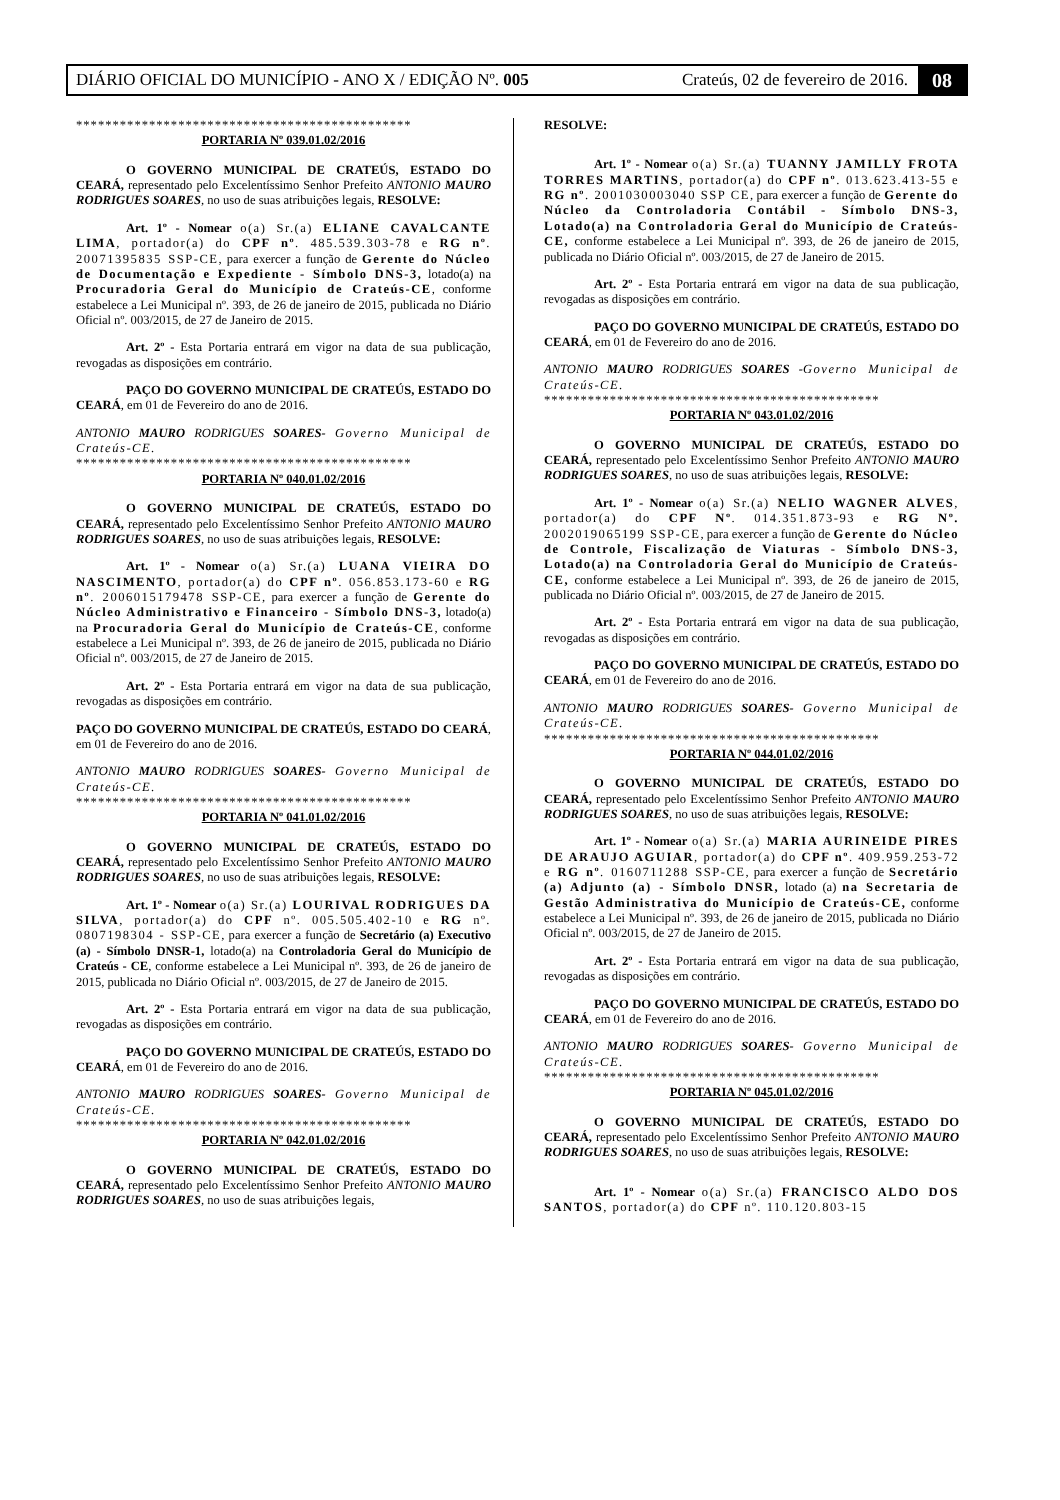DIÁRIO OFICIAL DO MUNICÍPIO - ANO X / EDIÇÃO Nº. 005 Crateús, 02 de fevereiro de 2016. 08
**********************************************
PORTARIA Nº 039.01.02/2016
O GOVERNO MUNICIPAL DE CRATEÚS, ESTADO DO CEARÁ, representado pelo Excelentíssimo Senhor Prefeito ANTONIO MAURO RODRIGUES SOARES, no uso de suas atribuições legais, RESOLVE:
Art. 1º - Nomear o(a) Sr.(a) ELIANE CAVALCANTE LIMA, portador(a) do CPF nº. 485.539.303-78 e RG nº. 20071395835 SSP-CE, para exercer a função de Gerente do Núcleo de Documentação e Expediente - Símbolo DNS-3, lotado(a) na Procuradoria Geral do Município de Crateús-CE, conforme estabelece a Lei Municipal nº. 393, de 26 de janeiro de 2015, publicada no Diário Oficial nº. 003/2015, de 27 de Janeiro de 2015.
Art. 2º - Esta Portaria entrará em vigor na data de sua publicação, revogadas as disposições em contrário.
PAÇO DO GOVERNO MUNICIPAL DE CRATEÚS, ESTADO DO CEARÁ, em 01 de Fevereiro do ano de 2016.
ANTONIO MAURO RODRIGUES SOARES- Governo Municipal de Crateús-CE.
**********************************************
PORTARIA Nº 040.01.02/2016
O GOVERNO MUNICIPAL DE CRATEÚS, ESTADO DO CEARÁ, representado pelo Excelentíssimo Senhor Prefeito ANTONIO MAURO RODRIGUES SOARES, no uso de suas atribuições legais, RESOLVE:
Art. 1º - Nomear o(a) Sr.(a) LUANA VIEIRA DO NASCIMENTO, portador(a) do CPF nº. 056.853.173-60 e RG nº. 2006015179478 SSP-CE, para exercer a função de Gerente do Núcleo Administrativo e Financeiro - Símbolo DNS-3, lotado(a) na Procuradoria Geral do Município de Crateús-CE, conforme estabelece a Lei Municipal nº. 393, de 26 de janeiro de 2015, publicada no Diário Oficial nº. 003/2015, de 27 de Janeiro de 2015.
Art. 2º - Esta Portaria entrará em vigor na data de sua publicação, revogadas as disposições em contrário.
PAÇO DO GOVERNO MUNICIPAL DE CRATEÚS, ESTADO DO CEARÁ, em 01 de Fevereiro do ano de 2016.
ANTONIO MAURO RODRIGUES SOARES- Governo Municipal de Crateús-CE.
**********************************************
PORTARIA Nº 041.01.02/2016
O GOVERNO MUNICIPAL DE CRATEÚS, ESTADO DO CEARÁ, representado pelo Excelentíssimo Senhor Prefeito ANTONIO MAURO RODRIGUES SOARES, no uso de suas atribuições legais, RESOLVE:
Art. 1º - Nomear o(a) Sr.(a) LOURIVAL RODRIGUES DA SILVA, portador(a) do CPF nº. 005.505.402-10 e RG nº. 0807198304 - SSP-CE, para exercer a função de Secretário (a) Executivo (a) - Símbolo DNSR-1, lotado(a) na Controladoria Geral do Município de Crateús - CE, conforme estabelece a Lei Municipal nº. 393, de 26 de janeiro de 2015, publicada no Diário Oficial nº. 003/2015, de 27 de Janeiro de 2015.
Art. 2º - Esta Portaria entrará em vigor na data de sua publicação, revogadas as disposições em contrário.
PAÇO DO GOVERNO MUNICIPAL DE CRATEÚS, ESTADO DO CEARÁ, em 01 de Fevereiro do ano de 2016.
ANTONIO MAURO RODRIGUES SOARES- Governo Municipal de Crateús-CE.
**********************************************
PORTARIA Nº 042.01.02/2016
O GOVERNO MUNICIPAL DE CRATEÚS, ESTADO DO CEARÁ, representado pelo Excelentíssimo Senhor Prefeito ANTONIO MAURO RODRIGUES SOARES, no uso de suas atribuições legais,
RESOLVE:
Art. 1º - Nomear o(a) Sr.(a) TUANNY JAMILLY FROTA TORRES MARTINS, portador(a) do CPF nº. 013.623.413-55 e RG nº. 2001030003040 SSP CE, para exercer a função de Gerente do Núcleo da Controladoria Contábil - Símbolo DNS-3, Lotado(a) na Controladoria Geral do Município de Crateús-CE, conforme estabelece a Lei Municipal nº. 393, de 26 de janeiro de 2015, publicada no Diário Oficial nº. 003/2015, de 27 de Janeiro de 2015.
Art. 2º - Esta Portaria entrará em vigor na data de sua publicação, revogadas as disposições em contrário.
PAÇO DO GOVERNO MUNICIPAL DE CRATEÚS, ESTADO DO CEARÁ, em 01 de Fevereiro do ano de 2016.
ANTONIO MAURO RODRIGUES SOARES -Governo Municipal de Crateús-CE.
**********************************************
PORTARIA Nº 043.01.02/2016
O GOVERNO MUNICIPAL DE CRATEÚS, ESTADO DO CEARÁ, representado pelo Excelentíssimo Senhor Prefeito ANTONIO MAURO RODRIGUES SOARES, no uso de suas atribuições legais, RESOLVE:
Art. 1º - Nomear o(a) Sr.(a) NELIO WAGNER ALVES, portador(a) do CPF Nº. 014.351.873-93 e RG Nº. 2002019065199 SSP-CE, para exercer a função de Gerente do Núcleo de Controle, Fiscalização de Viaturas - Símbolo DNS-3, Lotado(a) na Controladoria Geral do Município de Crateús-CE, conforme estabelece a Lei Municipal nº. 393, de 26 de janeiro de 2015, publicada no Diário Oficial nº. 003/2015, de 27 de Janeiro de 2015.
Art. 2º - Esta Portaria entrará em vigor na data de sua publicação, revogadas as disposições em contrário.
PAÇO DO GOVERNO MUNICIPAL DE CRATEÚS, ESTADO DO CEARÁ, em 01 de Fevereiro do ano de 2016.
ANTONIO MAURO RODRIGUES SOARES- Governo Municipal de Crateús-CE.
**********************************************
PORTARIA Nº 044.01.02/2016
O GOVERNO MUNICIPAL DE CRATEÚS, ESTADO DO CEARÁ, representado pelo Excelentíssimo Senhor Prefeito ANTONIO MAURO RODRIGUES SOARES, no uso de suas atribuições legais, RESOLVE:
Art. 1º - Nomear o(a) Sr.(a) MARIA AURINEIDE PIRES DE ARAUJO AGUIAR, portador(a) do CPF nº. 409.959.253-72 e RG nº. 0160711288 SSP-CE, para exercer a função de Secretário (a) Adjunto (a) - Símbolo DNSR, lotado (a) na Secretaria de Gestão Administrativa do Município de Crateús-CE, conforme estabelece a Lei Municipal nº. 393, de 26 de janeiro de 2015, publicada no Diário Oficial nº. 003/2015, de 27 de Janeiro de 2015.
Art. 2º - Esta Portaria entrará em vigor na data de sua publicação, revogadas as disposições em contrário.
PAÇO DO GOVERNO MUNICIPAL DE CRATEÚS, ESTADO DO CEARÁ, em 01 de Fevereiro do ano de 2016.
ANTONIO MAURO RODRIGUES SOARES- Governo Municipal de Crateús-CE.
**********************************************
PORTARIA Nº 045.01.02/2016
O GOVERNO MUNICIPAL DE CRATEÚS, ESTADO DO CEARÁ, representado pelo Excelentíssimo Senhor Prefeito ANTONIO MAURO RODRIGUES SOARES, no uso de suas atribuições legais, RESOLVE:
Art. 1º - Nomear o(a) Sr.(a) FRANCISCO ALDO DOS SANTOS, portador(a) do CPF nº. 110.120.803-15